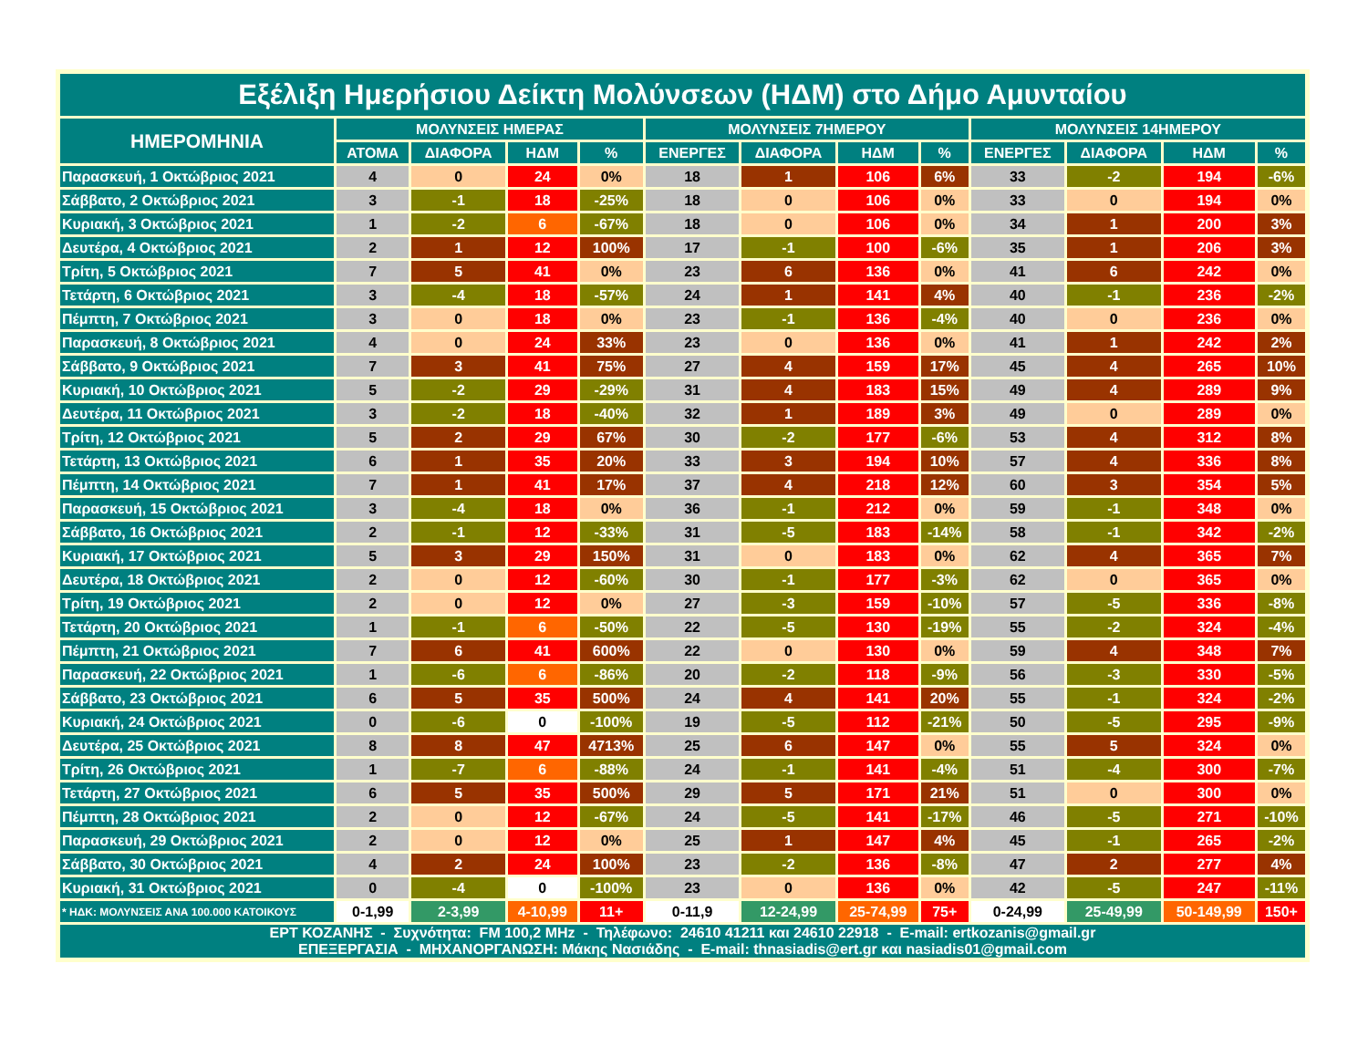| Εξέλιξη Ημερήσιου Δείκτη Μολύνσεων (ΗΔΜ) στο Δήμο Αμυνταίου | | | | | | | | | | | | |
| --- | --- | --- | --- | --- | --- | --- | --- | --- | --- | --- | --- | --- |
| ΗΜΕΡΟΜΗΝΙΑ | ΜΟΛΥΝΣΕΙΣ ΗΜΕΡΑΣ | | | | ΜΟΛΥΝΣΕΙΣ 7ΗΜΕΡΟΥ | | | | ΜΟΛΥΝΣΕΙΣ 14ΗΜΕΡΟΥ | | | |
| | ΑΤΟΜΑ | ΔΙΑΦΟΡΑ | ΗΔΜ | % | ΕΝΕΡΓΕΣ | ΔΙΑΦΟΡΑ | ΗΔΜ | % | ΕΝΕΡΓΕΣ | ΔΙΑΦΟΡΑ | ΗΔΜ | % |
| Παρασκευή, 1 Οκτώβριος 2021 | 4 | 0 | 24 | 0% | 18 | 1 | 106 | 6% | 33 | -2 | 194 | -6% |
| Σάββατο, 2 Οκτώβριος 2021 | 3 | -1 | 18 | -25% | 18 | 0 | 106 | 0% | 33 | 0 | 194 | 0% |
| Κυριακή, 3 Οκτώβριος 2021 | 1 | -2 | 6 | -67% | 18 | 0 | 106 | 0% | 34 | 1 | 200 | 3% |
| Δευτέρα, 4 Οκτώβριος 2021 | 2 | 1 | 12 | 100% | 17 | -1 | 100 | -6% | 35 | 1 | 206 | 3% |
| Τρίτη, 5 Οκτώβριος 2021 | 7 | 5 | 41 | 0% | 23 | 6 | 136 | 0% | 41 | 6 | 242 | 0% |
| Τετάρτη, 6 Οκτώβριος 2021 | 3 | -4 | 18 | -57% | 24 | 1 | 141 | 4% | 40 | -1 | 236 | -2% |
| Πέμπτη, 7 Οκτώβριος 2021 | 3 | 0 | 18 | 0% | 23 | -1 | 136 | -4% | 40 | 0 | 236 | 0% |
| Παρασκευή, 8 Οκτώβριος 2021 | 4 | 0 | 24 | 33% | 23 | 0 | 136 | 0% | 41 | 1 | 242 | 2% |
| Σάββατο, 9 Οκτώβριος 2021 | 7 | 3 | 41 | 75% | 27 | 4 | 159 | 17% | 45 | 4 | 265 | 10% |
| Κυριακή, 10 Οκτώβριος 2021 | 5 | -2 | 29 | -29% | 31 | 4 | 183 | 15% | 49 | 4 | 289 | 9% |
| Δευτέρα, 11 Οκτώβριος 2021 | 3 | -2 | 18 | -40% | 32 | 1 | 189 | 3% | 49 | 0 | 289 | 0% |
| Τρίτη, 12 Οκτώβριος 2021 | 5 | 2 | 29 | 67% | 30 | -2 | 177 | -6% | 53 | 4 | 312 | 8% |
| Τετάρτη, 13 Οκτώβριος 2021 | 6 | 1 | 35 | 20% | 33 | 3 | 194 | 10% | 57 | 4 | 336 | 8% |
| Πέμπτη, 14 Οκτώβριος 2021 | 7 | 1 | 41 | 17% | 37 | 4 | 218 | 12% | 60 | 3 | 354 | 5% |
| Παρασκευή, 15 Οκτώβριος 2021 | 3 | -4 | 18 | 0% | 36 | -1 | 212 | 0% | 59 | -1 | 348 | 0% |
| Σάββατο, 16 Οκτώβριος 2021 | 2 | -1 | 12 | -33% | 31 | -5 | 183 | -14% | 58 | -1 | 342 | -2% |
| Κυριακή, 17 Οκτώβριος 2021 | 5 | 3 | 29 | 150% | 31 | 0 | 183 | 0% | 62 | 4 | 365 | 7% |
| Δευτέρα, 18 Οκτώβριος 2021 | 2 | 0 | 12 | -60% | 30 | -1 | 177 | -3% | 62 | 0 | 365 | 0% |
| Τρίτη, 19 Οκτώβριος 2021 | 2 | 0 | 12 | 0% | 27 | -3 | 159 | -10% | 57 | -5 | 336 | -8% |
| Τετάρτη, 20 Οκτώβριος 2021 | 1 | -1 | 6 | -50% | 22 | -5 | 130 | -19% | 55 | -2 | 324 | -4% |
| Πέμπτη, 21 Οκτώβριος 2021 | 7 | 6 | 41 | 600% | 22 | 0 | 130 | 0% | 59 | 4 | 348 | 7% |
| Παρασκευή, 22 Οκτώβριος 2021 | 1 | -6 | 6 | -86% | 20 | -2 | 118 | -9% | 56 | -3 | 330 | -5% |
| Σάββατο, 23 Οκτώβριος 2021 | 6 | 5 | 35 | 500% | 24 | 4 | 141 | 20% | 55 | -1 | 324 | -2% |
| Κυριακή, 24 Οκτώβριος 2021 | 0 | -6 | 0 | -100% | 19 | -5 | 112 | -21% | 50 | -5 | 295 | -9% |
| Δευτέρα, 25 Οκτώβριος 2021 | 8 | 8 | 47 | 4713% | 25 | 6 | 147 | 0% | 55 | 5 | 324 | 0% |
| Τρίτη, 26 Οκτώβριος 2021 | 1 | -7 | 6 | -88% | 24 | -1 | 141 | -4% | 51 | -4 | 300 | -7% |
| Τετάρτη, 27 Οκτώβριος 2021 | 6 | 5 | 35 | 500% | 29 | 5 | 171 | 21% | 51 | 0 | 300 | 0% |
| Πέμπτη, 28 Οκτώβριος 2021 | 2 | 0 | 12 | -67% | 24 | -5 | 141 | -17% | 46 | -5 | 271 | -10% |
| Παρασκευή, 29 Οκτώβριος 2021 | 2 | 0 | 12 | 0% | 25 | 1 | 147 | 4% | 45 | -1 | 265 | -2% |
| Σάββατο, 30 Οκτώβριος 2021 | 4 | 2 | 24 | 100% | 23 | -2 | 136 | -8% | 47 | 2 | 277 | 4% |
| Κυριακή, 31 Οκτώβριος 2021 | 0 | -4 | 0 | -100% | 23 | 0 | 136 | 0% | 42 | -5 | 247 | -11% |
| * ΗΔΚ: ΜΟΛΥΝΣΕΙΣ ΑΝΑ 100.000 ΚΑΤΟΙΚΟΥΣ | 0-1,99 | 2-3,99 | 4-10,99 | 11+ | 0-11,9 | 12-24,99 | 25-74,99 | 75+ | 0-24,99 | 25-49,99 | 50-149,99 | 150+ |
| ΕΡΤ ΚΟΖΑΝΗΣ - Συχνότητα: FM 100,2 MHz - Τηλέφωνο: 24610 41211 και 24610 22918 - E-mail: ertkozanis@gmail.gr ΕΠΕΞΕΡΓΑΣΙΑ - ΜΗΧΑΝΟΡΓΑΝΩΣΗ: Μάκης Νασιάδης - E-mail: thnasiadis@ert.gr και nasiadis01@gmail.com | | | | | | | | | | | | |